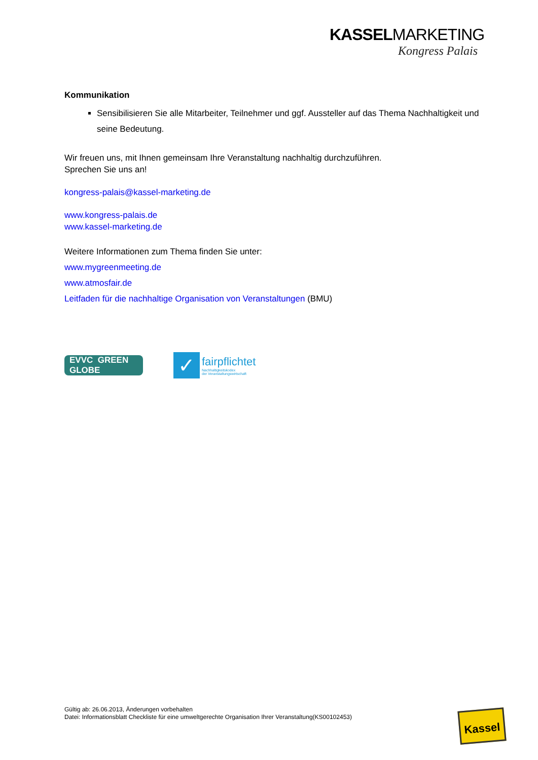KASSELMARKETING
Kongress Palais
Kommunikation
Sensibilisieren Sie alle Mitarbeiter, Teilnehmer und ggf. Aussteller auf das Thema Nachhaltigkeit und seine Bedeutung.
Wir freuen uns, mit Ihnen gemeinsam Ihre Veranstaltung nachhaltig durchzuführen.
Sprechen Sie uns an!
kongress-palais@kassel-marketing.de
www.kongress-palais.de
www.kassel-marketing.de
Weitere Informationen zum Thema finden Sie unter:
www.mygreenmeeting.de
www.atmosfair.de
Leitfaden für die nachhaltige Organisation von Veranstaltungen (BMU)
EVVC GREEN GLOBE
✓
fairpflichtet
Nachhaltigkeitskodex
der Veranstaltungswirtschaft
Gültig ab: 26.06.2013, Änderungen vorbehalten
Datei: Informationsblatt Checkliste für eine umweltgerechte Organisation Ihrer Veranstaltung(KS00102453)
Kassel